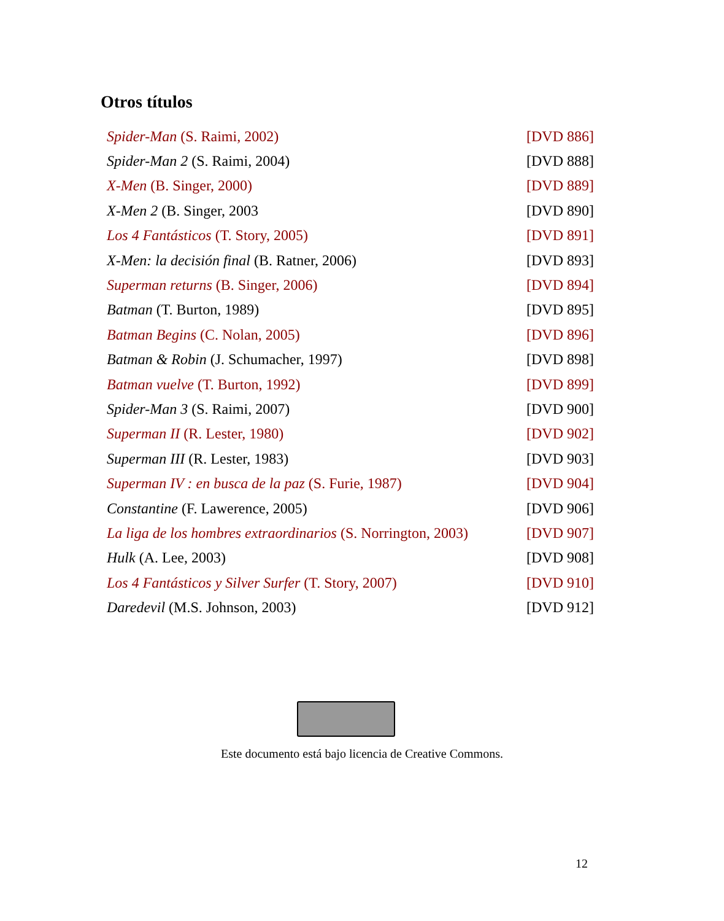Otros títulos
| Spider-Man (S. Raimi, 2002) | [DVD 886] |
| Spider-Man 2 (S. Raimi, 2004) | [DVD 888] |
| X-Men (B. Singer, 2000) | [DVD 889] |
| X-Men 2 (B. Singer, 2003 | [DVD 890] |
| Los 4 Fantásticos (T. Story, 2005) | [DVD 891] |
| X-Men: la decisión final (B. Ratner, 2006) | [DVD 893] |
| Superman returns (B. Singer, 2006) | [DVD 894] |
| Batman (T. Burton, 1989) | [DVD 895] |
| Batman Begins (C. Nolan, 2005) | [DVD 896] |
| Batman & Robin (J. Schumacher, 1997) | [DVD 898] |
| Batman vuelve (T. Burton, 1992) | [DVD 899] |
| Spider-Man 3 (S. Raimi, 2007) | [DVD 900] |
| Superman II (R. Lester, 1980) | [DVD 902] |
| Superman III (R. Lester, 1983) | [DVD 903] |
| Superman IV : en busca de la paz (S. Furie, 1987) | [DVD 904] |
| Constantine (F. Lawerence, 2005) | [DVD 906] |
| La liga de los hombres extraordinarios (S. Norrington, 2003) | [DVD 907] |
| Hulk (A. Lee, 2003) | [DVD 908] |
| Los 4 Fantásticos y Silver Surfer (T. Story, 2007) | [DVD 910] |
| Daredevil (M.S. Johnson, 2003) | [DVD 912] |
Este documento está bajo licencia de Creative Commons.
12